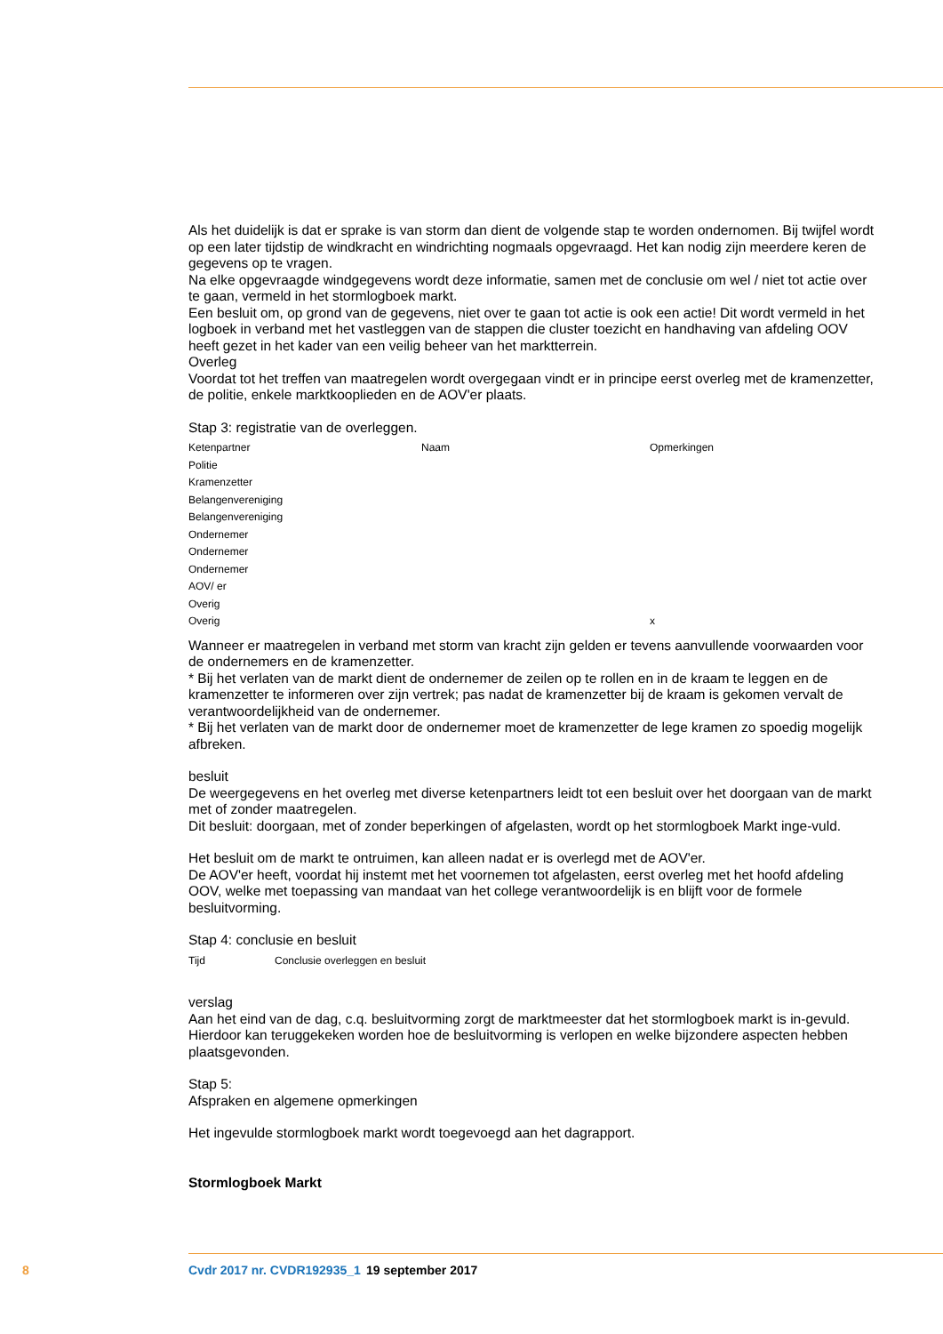Als het duidelijk is dat er sprake is van storm dan dient de volgende stap te worden ondernomen. Bij twijfel wordt op een later tijdstip de windkracht en windrichting nogmaals opgevraagd. Het kan nodig zijn meerdere keren de gegevens op te vragen.
Na elke opgevraagde windgegevens wordt deze informatie, samen met de conclusie om wel / niet tot actie over te gaan, vermeld in het stormlogboek markt.
Een besluit om, op grond van de gegevens, niet over te gaan tot actie is ook een actie! Dit wordt vermeld in het logboek in verband met het vastleggen van de stappen die cluster toezicht en handhaving van afdeling OOV heeft gezet in het kader van een veilig beheer van het marktterrein.
Overleg
Voordat tot het treffen van maatregelen wordt overgegaan vindt er in principe eerst overleg met de kramenzetter, de politie, enkele marktkooplieden en de AOV'er plaats.
Stap 3: registratie van de overleggen.
| Ketenpartner | Naam | Opmerkingen |
| Politie | | |
| Kramenzetter | | |
| Belangenvereniging | | |
| Belangenvereniging | | |
| Ondernemer | | |
| Ondernemer | | |
| Ondernemer | | |
| AOV/ er | | |
| Overig | | |
| Overig | | x |
Wanneer er maatregelen in verband met storm van kracht zijn gelden er tevens aanvullende voorwaarden voor de ondernemers en de kramenzetter.
* Bij het verlaten van de markt dient de ondernemer de zeilen op te rollen en in de kraam te leggen en de kramenzetter te informeren over zijn vertrek; pas nadat de kramenzetter bij de kraam is gekomen vervalt de verantwoordelijkheid van de ondernemer.
* Bij het verlaten van de markt door de ondernemer moet de kramenzetter de lege kramen zo spoedig mogelijk afbreken.
besluit
De weergegevens en het overleg met diverse ketenpartners leidt tot een besluit over het doorgaan van de markt met of zonder maatregelen.
Dit besluit: doorgaan, met of zonder beperkingen of afgelasten, wordt op het stormlogboek Markt inge-vuld.
Het besluit om de markt te ontruimen, kan alleen nadat er is overlegd met de AOV'er.
De AOV'er heeft, voordat hij instemt met het voornemen tot afgelasten, eerst overleg met het hoofd afdeling OOV, welke met toepassing van mandaat van het college verantwoordelijk is en blijft voor de formele besluitvorming.
Stap 4: conclusie en besluit
| Tijd | Conclusie overleggen en besluit |
verslag
Aan het eind van de dag, c.q. besluitvorming zorgt de marktmeester dat het stormlogboek markt is in-gevuld. Hierdoor kan teruggekeken worden hoe de besluitvorming is verlopen en welke bijzondere aspecten hebben plaatsgevonden.
Stap 5:
Afspraken en algemene opmerkingen
Het ingevulde stormlogboek markt wordt toegevoegd aan het dagrapport.
Stormlogboek Markt
8 Cvdr 2017 nr. CVDR192935_1 19 september 2017